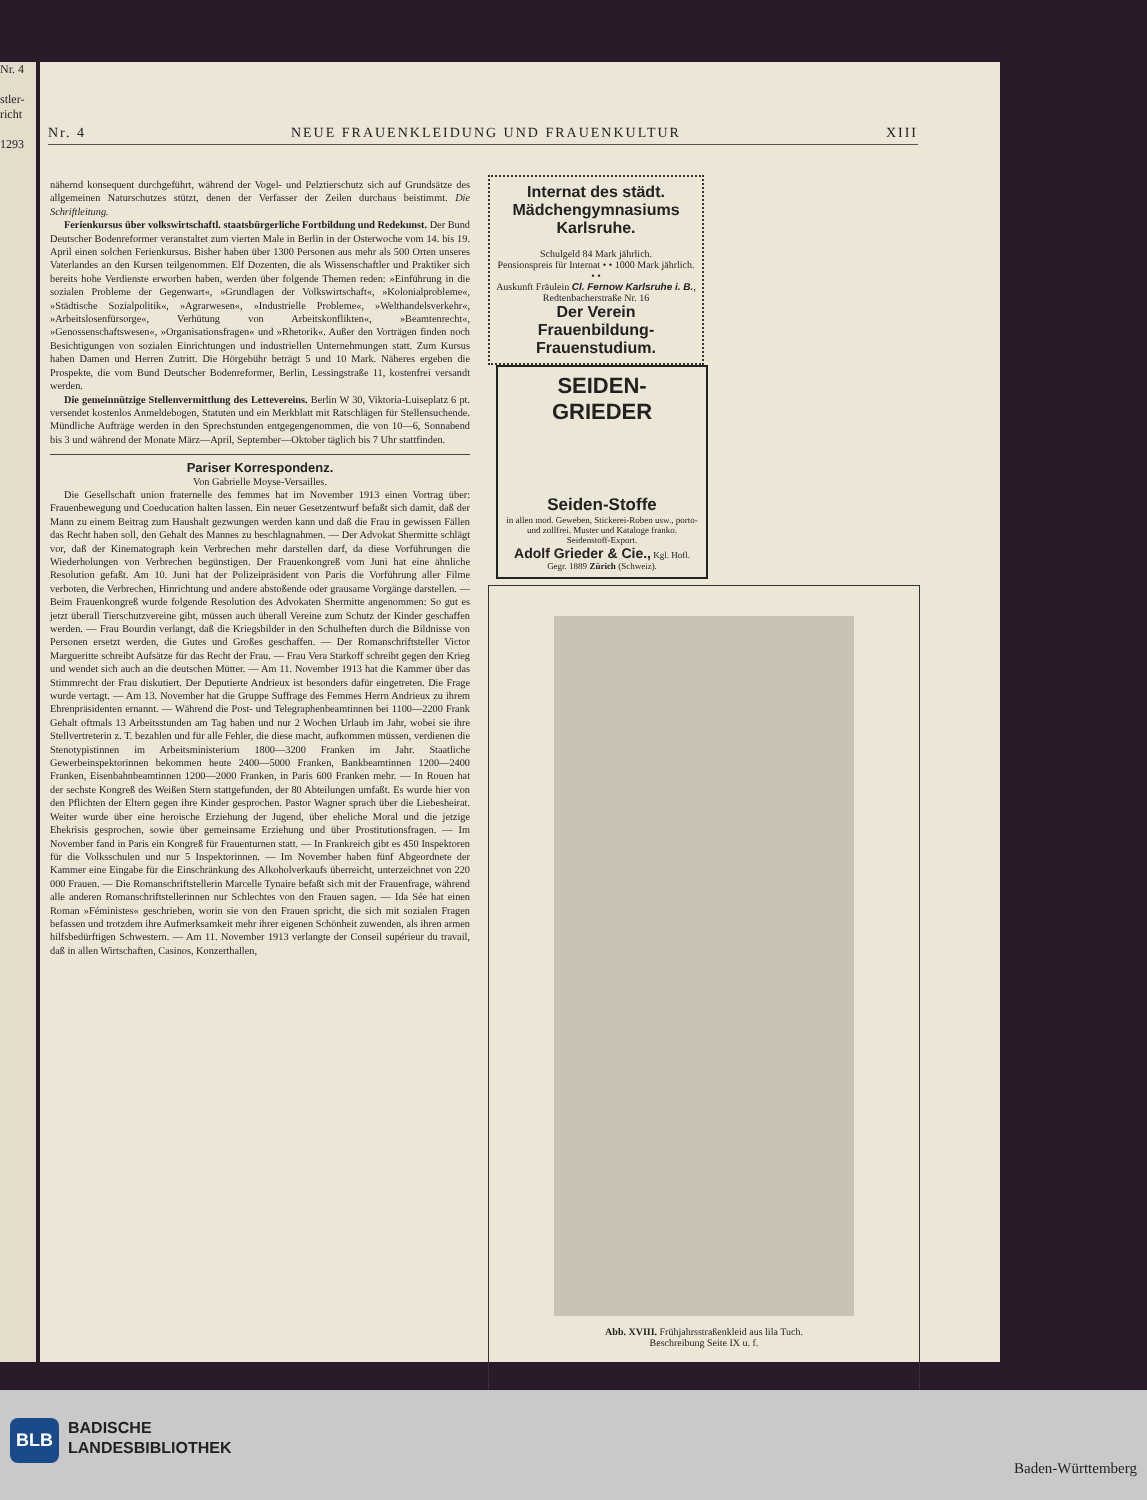Nr. 4
stler-
richt
1293
Nr. 4 NEUE FRAUENKLEIDUNG UND FRAUENKULTUR XIII
nähernd konsequent durchgeführt, während der Vogel- und Pelztierschutz sich auf Grundsätze des allgemeinen Naturschutzes stützt, denen der Verfasser der Zeilen durchaus beistimmt. Die Schriftleitung.
Ferienkursus über volkswirtschaftl. staatsbürgerliche Fortbildung und Redekunst. Der Bund Deutscher Bodenreformer veranstaltet zum vierten Male in Berlin in der Osterwoche vom 14. bis 19. April einen solchen Ferienkursus. Bisher haben über 1300 Personen aus mehr als 500 Orten unseres Vaterlandes an den Kursen teilgenommen. Elf Dozenten, die als Wissenschaftler und Praktiker sich bereits hohe Verdienste erworben haben, werden über folgende Themen reden: »Einführung in die sozialen Probleme der Gegenwart«, »Grundlagen der Volkswirtschaft«, »Kolonialprobleme«, »Städtische Sozialpolitik«, »Agrarwesen«, »Industrielle Probleme«, »Welthandelsverkehr«, »Arbeitslosenfürsorge«, Verhütung von Arbeitskonflikten«, »Beamtenrecht«, »Genossenschaftswesen«, »Organisationsfragen« und »Rhetorik«. Außer den Vorträgen finden noch Besichtigungen von sozialen Einrichtungen und industriellen Unternehmungen statt. Zum Kursus haben Damen und Herren Zutritt. Die Hörgebühr beträgt 5 und 10 Mark. Näheres ergeben die Prospekte, die vom Bund Deutscher Bodenreformer, Berlin, Lessingstraße 11, kostenfrei versandt werden.
Die gemeinnützige Stellenvermittlung des Lettevereins. Berlin W 30, Viktoria-Luiseplatz 6 pt. versendet kostenlos Anmeldebogen, Statuten und ein Merkblatt mit Ratschlägen für Stellensuchende. Mündliche Aufträge werden in den Sprechstunden entgegengenommen, die von 10—6, Sonnabend bis 3 und während der Monate März—April, September—Oktober täglich bis 7 Uhr stattfinden.
Pariser Korrespondenz.
Von Gabrielle Moyse-Versailles.
Die Gesellschaft union fraternelle des femmes hat im November 1913 einen Vortrag über: Frauenbewegung und Coeducation halten lassen. Ein neuer Gesetzentwurf befaßt sich damit, daß der Mann zu einem Beitrag zum Haushalt gezwungen werden kann und daß die Frau in gewissen Fällen das Recht haben soll, den Gehalt des Mannes zu beschlagnahmen. — Der Advokat Shermitte schlägt vor, daß der Kinematograph kein Verbrechen mehr darstellen darf, da diese Vorführungen die Wiederholungen von Verbrechen begünstigen. Der Frauenkongreß vom Juni hat eine ähnliche Resolution gefaßt. Am 10. Juni hat der Polizeipräsident von Paris die Vorführung aller Filme verboten, die Verbrechen, Hinrichtung und andere abstoßende oder grausame Vorgänge darstellen. — Beim Frauenkongreß wurde folgende Resolution des Advokaten Shermitte angenommen: So gut es jetzt überall Tierschutzvereine gibt, müssen auch überall Vereine zum Schutz der Kinder geschaffen werden. — Frau Bourdin verlangt, daß die Kriegsbilder in den Schulheften durch die Bildnisse von Personen ersetzt werden, die Gutes und Großes geschaffen. — Der Romanschriftsteller Victor Margueritte schreibt Aufsätze für das Recht der Frau. — Frau Vera Starkoff schreibt gegen den Krieg und wendet sich auch an die deutschen Mütter. — Am 11. November 1913 hat die Kammer über das Stimmrecht der Frau diskutiert. Der Deputierte Andrieux ist besonders dafür eingetreten. Die Frage wurde vertagt. — Am 13. November hat die Gruppe Suffrage des Femmes Herrn Andrieux zu ihrem Ehrenpräsidenten ernannt. — Während die Post- und Telegraphenbeamtinnen bei 1100—2200 Frank Gehalt oftmals 13 Arbeitsstunden am Tag haben und nur 2 Wochen Urlaub im Jahr, wobei sie ihre Stellvertreterin z. T. bezahlen und für alle Fehler, die diese macht, aufkommen müssen, verdienen die Stenotypistinnen im Arbeitsministerium 1800—3200 Franken im Jahr. Staatliche Gewerbeinspektorinnen bekommen heute 2400—5000 Franken, Bankbeamtinnen 1200—2400 Franken, Eisenbahnbeamtinnen 1200—2000 Franken, in Paris 600 Franken mehr. — In Rouen hat der sechste Kongreß des Weißen Stern stattgefunden, der 80 Abteilungen umfaßt. Es wurde hier von den Pflichten der Eltern gegen ihre Kinder gesprochen. Pastor Wagner sprach über die Liebesheirat. Weiter wurde über eine heroische Erziehung der Jugend, über eheliche Moral und die jetzige Ehekrisis gesprochen, sowie über gemeinsame Erziehung und über Prostitutionsfragen. — Im November fand in Paris ein Kongreß für Frauenturnen statt. — In Frankreich gibt es 450 Inspektoren für die Volksschulen und nur 5 Inspektorinnen. — Im November haben fünf Abgeordnete der Kammer eine Eingabe für die Einschränkung des Alkoholverkaufs überreicht, unterzeichnet von 220 000 Frauen. — Die Romanschriftstellerin Marcelle Tynaire befaßt sich mit der Frauenfrage, während alle anderen Romanschriftstellerinnen nur Schlechtes von den Frauen sagen. — Ida Sée hat einen Roman »Féministes« geschrieben, worin sie von den Frauen spricht, die sich mit sozialen Fragen befassen und trotzdem ihre Aufmerksamkeit mehr ihrer eigenen Schönheit zuwenden, als ihren armen hilfsbedürftigen Schwestern. — Am 11. November 1913 verlangte der Conseil supérieur du travail, daß in allen Wirtschaften, Casinos, Konzerthallen,
Internat des städt. Mädchengymnasiums Karlsruhe.
Schulgeld 84 Mark jährlich.
Pensionspreis für Internat • • 1000 Mark jährlich. • •
Auskunft Fräulein Cl. Fernow Karlsruhe i. B., Redtenbacherstraße Nr. 16
Der Verein Frauenbildung-Frauenstudium.
SEIDEN-
GRIEDER
Seiden-Stoffe
in allen mod. Geweben, Stickerei-Roben usw., porto- und zollfrei. Muster und Kataloge franko.
Seidenstoff-Export.
Adolf Grieder & Cie., Kgl. Hofl.
Gegr. 1889 Zürich (Schweiz).
Abb. XVIII. Frühjahrsstraßenkleid aus lila Tuch.
Beschreibung Seite IX u. f.
BLB
BADISCHE
LANDESBIBLIOTHEK
Baden-Württemberg